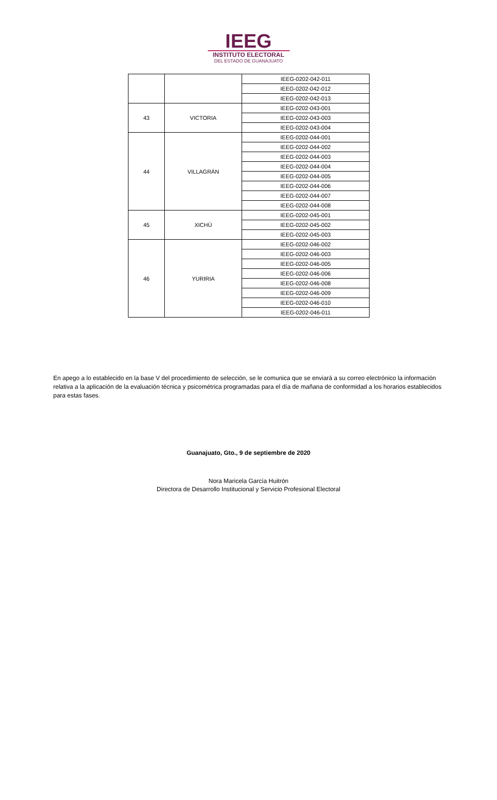IEEG
INSTITUTO ELECTORAL
DEL ESTADO DE GUANAJUATO
| | | IEEG-0202-042-011 |
| | | IEEG-0202-042-012 |
| | | IEEG-0202-042-013 |
| 43 | VICTORIA | IEEG-0202-043-001 |
| | | IEEG-0202-043-003 |
| | | IEEG-0202-043-004 |
| 44 | VILLAGRÁN | IEEG-0202-044-001 |
| | | IEEG-0202-044-002 |
| | | IEEG-0202-044-003 |
| | | IEEG-0202-044-004 |
| | | IEEG-0202-044-005 |
| | | IEEG-0202-044-006 |
| | | IEEG-0202-044-007 |
| | | IEEG-0202-044-008 |
| 45 | XICHÚ | IEEG-0202-045-001 |
| | | IEEG-0202-045-002 |
| | | IEEG-0202-045-003 |
| 46 | YURIRIA | IEEG-0202-046-002 |
| | | IEEG-0202-046-003 |
| | | IEEG-0202-046-005 |
| | | IEEG-0202-046-006 |
| | | IEEG-0202-046-008 |
| | | IEEG-0202-046-009 |
| | | IEEG-0202-046-010 |
| | | IEEG-0202-046-011 |
En apego a lo establecido en la base V del procedimiento de selección, se le comunica que se enviará a su correo electrónico la información relativa a la aplicación de la evaluación técnica y psicométrica programadas para el día de mañana de conformidad a los horarios establecidos para estas fases.
Guanajuato, Gto., 9 de septiembre de 2020
Nora Maricela García Huitrón
Directora de Desarrollo Institucional y Servicio Profesional Electoral